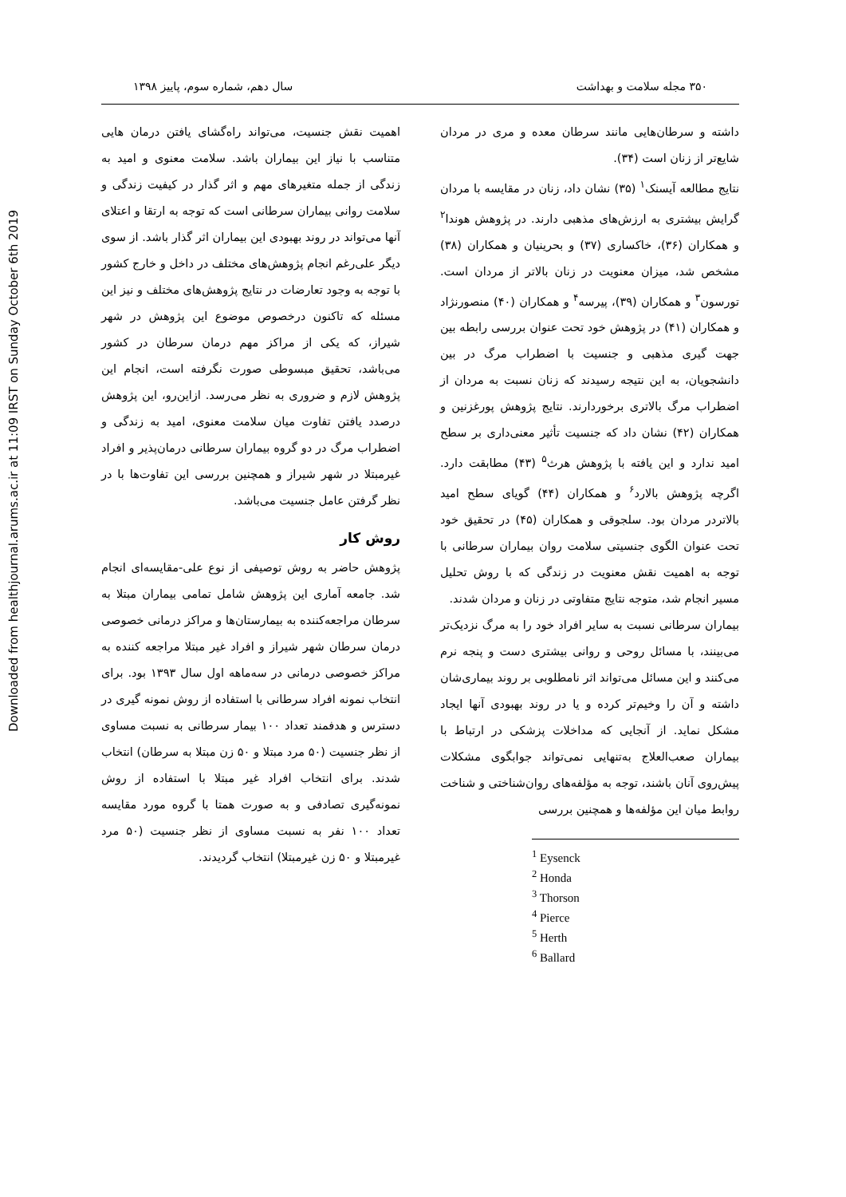Downloaded from healthjournal.arums.ac.ir at 11:09 IRST on Sunday October 6th 2019
۳۵۰ مجله سلامت و بهداشت سال دهم، شماره سوم، پاییز ۱۳۹۸
داشته و سرطان‌هایی مانند سرطان معده و مری در مردان شایع‌تر از زنان است (۳۴).
نتایج مطالعه آیسنک<sup>۱</sup> (۳۵) نشان داد، زنان در مقایسه با مردان گرایش بیشتری به ارزش‌های مذهبی دارند. در پژوهش هوندا<sup>۲</sup> و همکاران (۳۶)، خاکساری (۳۷) و بحرینیان و همکاران (۳۸) مشخص شد، میزان معنویت در زنان بالاتر از مردان است. تورسون<sup>۳</sup> و همکاران (۳۹)، پیرسه<sup>۴</sup> و همکاران (۴۰) منصورنژاد و همکاران (۴۱) در پژوهش خود تحت عنوان بررسی رابطه بین جهت گیری مذهبی و جنسیت با اضطراب مرگ در بین دانشجویان، به این نتیجه رسیدند که زنان نسبت به مردان از اضطراب مرگ بالاتری برخوردارند. نتایج پژوهش پورغزنین و همکاران (۴۲) نشان داد که جنسیت تأثیر معنی‌داری بر سطح امید ندارد و این یافته با پژوهش هرث<sup>۵</sup> (۴۳) مطابقت دارد. اگرچه پژوهش بالارد<sup>۶</sup> و همکاران (۴۴) گویای سطح امید بالاتردر مردان بود. سلجوقی و همکاران (۴۵) در تحقیق خود تحت عنوان الگوی جنسیتی سلامت روان بیماران سرطانی با توجه به اهمیت نقش معنویت در زندگی که با روش تحلیل مسیر انجام شد، متوجه نتایج متفاوتی در زنان و مردان شدند.
بیماران سرطانی نسبت به سایر افراد خود را به مرگ نزدیک‌تر می‌بینند، با مسائل روحی و روانی بیشتری دست و پنجه نرم می‌کنند و این مسائل می‌تواند اثر نامطلوبی بر روند بیماری‌شان داشته و آن را وخیم‌تر کرده و یا در روند بهبودی آنها ایجاد مشکل نماید. از آنجایی که مداخلات پزشکی در ارتباط با بیماران صعب‌العلاج به‌تنهایی نمی‌تواند جوابگوی مشکلات پیش‌روی آنان باشند، توجه به مؤلفه‌های روان‌شناختی و شناخت روابط میان این مؤلفه‌ها و همچنین بررسی
<sup>1</sup> Eysenck
<sup>2</sup> Honda
<sup>3</sup> Thorson
<sup>4</sup> Pierce
<sup>5</sup> Herth
<sup>6</sup> Ballard
اهمیت نقش جنسیت، می‌تواند راه‌گشای یافتن درمان هایی متناسب با نیاز این بیماران باشد. سلامت معنوی و امید به زندگی از جمله متغیرهای مهم و اثر گذار در کیفیت زندگی و سلامت روانی بیماران سرطانی است که توجه به ارتقا و اعتلای آنها می‌تواند در روند بهبودی این بیماران اثر گذار باشد. از سوی دیگر علی‌رغم انجام پژوهش‌های مختلف در داخل و خارج کشور با توجه به وجود تعارضات در نتایج پژوهش‌های مختلف و نیز این مسئله که تاکنون درخصوص موضوع این پژوهش در شهر شیراز، که یکی از مراکز مهم درمان سرطان در کشور می‌باشد، تحقیق مبسوطی صورت نگرفته است، انجام این پژوهش لازم و ضروری به نظر می‌رسد. ازاین‌رو، این پژوهش درصدد یافتن تفاوت میان سلامت معنوی، امید به زندگی و اضطراب مرگ در دو گروه بیماران سرطانی درمان‌پذیر و افراد غیرمبتلا در شهر شیراز و همچنین بررسی این تفاوت‌ها با در نظر گرفتن عامل جنسیت می‌باشد.
روش کار
پژوهش حاضر به روش توصیفی از نوع علی-مقایسه‌ای انجام شد. جامعه آماری این پژوهش شامل تمامی بیماران مبتلا به سرطان مراجعه‌کننده به بیمارستان‌ها و مراکز درمانی خصوصی درمان سرطان شهر شیراز و افراد غیر مبتلا مراجعه کننده به مراکز خصوصی درمانی در سه‌ماهه اول سال ۱۳۹۳ بود. برای انتخاب نمونه افراد سرطانی با استفاده از روش نمونه گیری در دسترس و هدفمند تعداد ۱۰۰ بیمار سرطانی به نسبت مساوی از نظر جنسیت (۵۰ مرد مبتلا و ۵۰ زن مبتلا به سرطان) انتخاب شدند. برای انتخاب افراد غیر مبتلا با استفاده از روش نمونه‌گیری تصادفی و به صورت همتا با گروه مورد مقایسه تعداد ۱۰۰ نفر به نسبت مساوی از نظر جنسیت (۵۰ مرد غیرمبتلا و ۵۰ زن غیرمبتلا) انتخاب گردیدند.